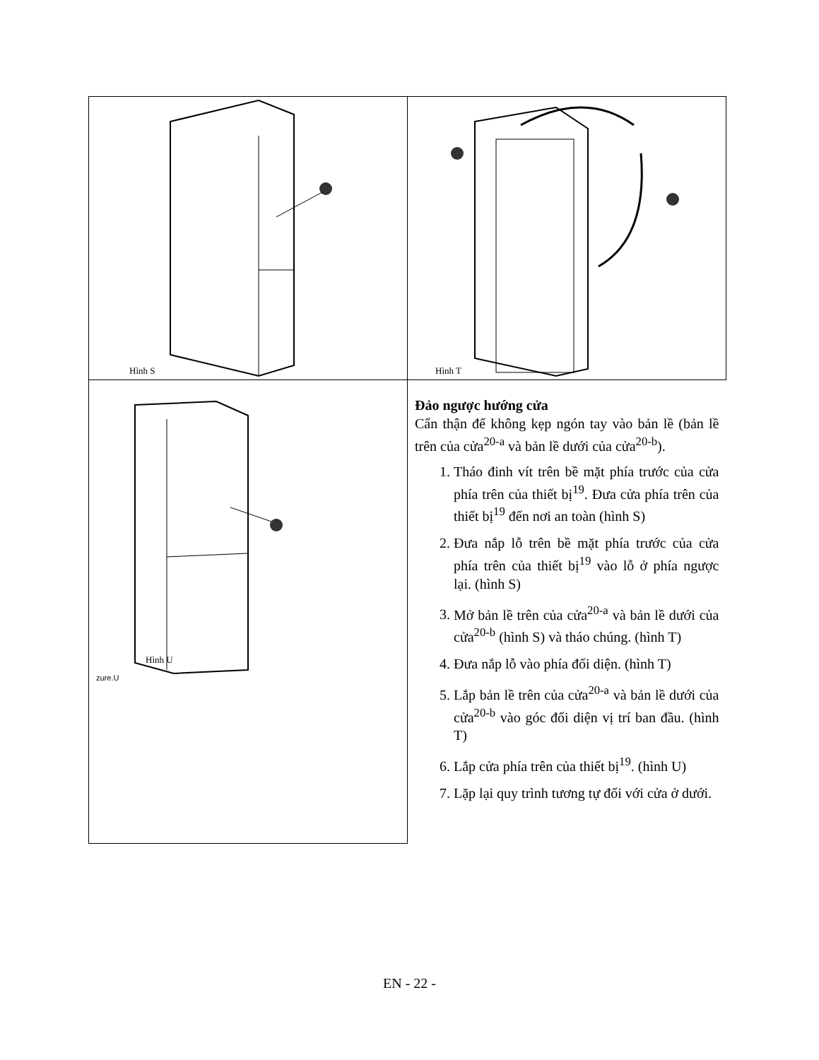| Hình S | Hình T |
| Hình U zure.U | Đảo ngược hướng cửa Cẩn thận để không kẹp ngón tay vào bản lề (bản lề trên của cửa<sup>20-a</sup> và bản lề dưới của cửa<sup>20-b</sup>). 1. Tháo đinh vít trên bề mặt phía trước của cửa phía trên của thiết bị<sup>19</sup>. Đưa cửa phía trên của thiết bị<sup>19</sup> đến nơi an toàn (hình S) 2. Đưa nắp lỗ trên bề mặt phía trước của cửa phía trên của thiết bị<sup>19</sup> vào lỗ ở phía ngược lại. (hình S) 3. Mở bản lề trên của cửa<sup>20-a</sup> và bản lề dưới của cửa<sup>20-b</sup> (hình S) và tháo chúng. (hình T) 4. Đưa nắp lỗ vào phía đối diện. (hình T) 5. Lắp bản lề trên của cửa<sup>20-a</sup> và bản lề dưới của cửa<sup>20-b</sup> vào góc đối diện vị trí ban đầu. (hình T) 6. Lắp cửa phía trên của thiết bị<sup>19</sup>. (hình U) 7. Lặp lại quy trình tương tự đối với cửa ở dưới. |
EN - 22 -